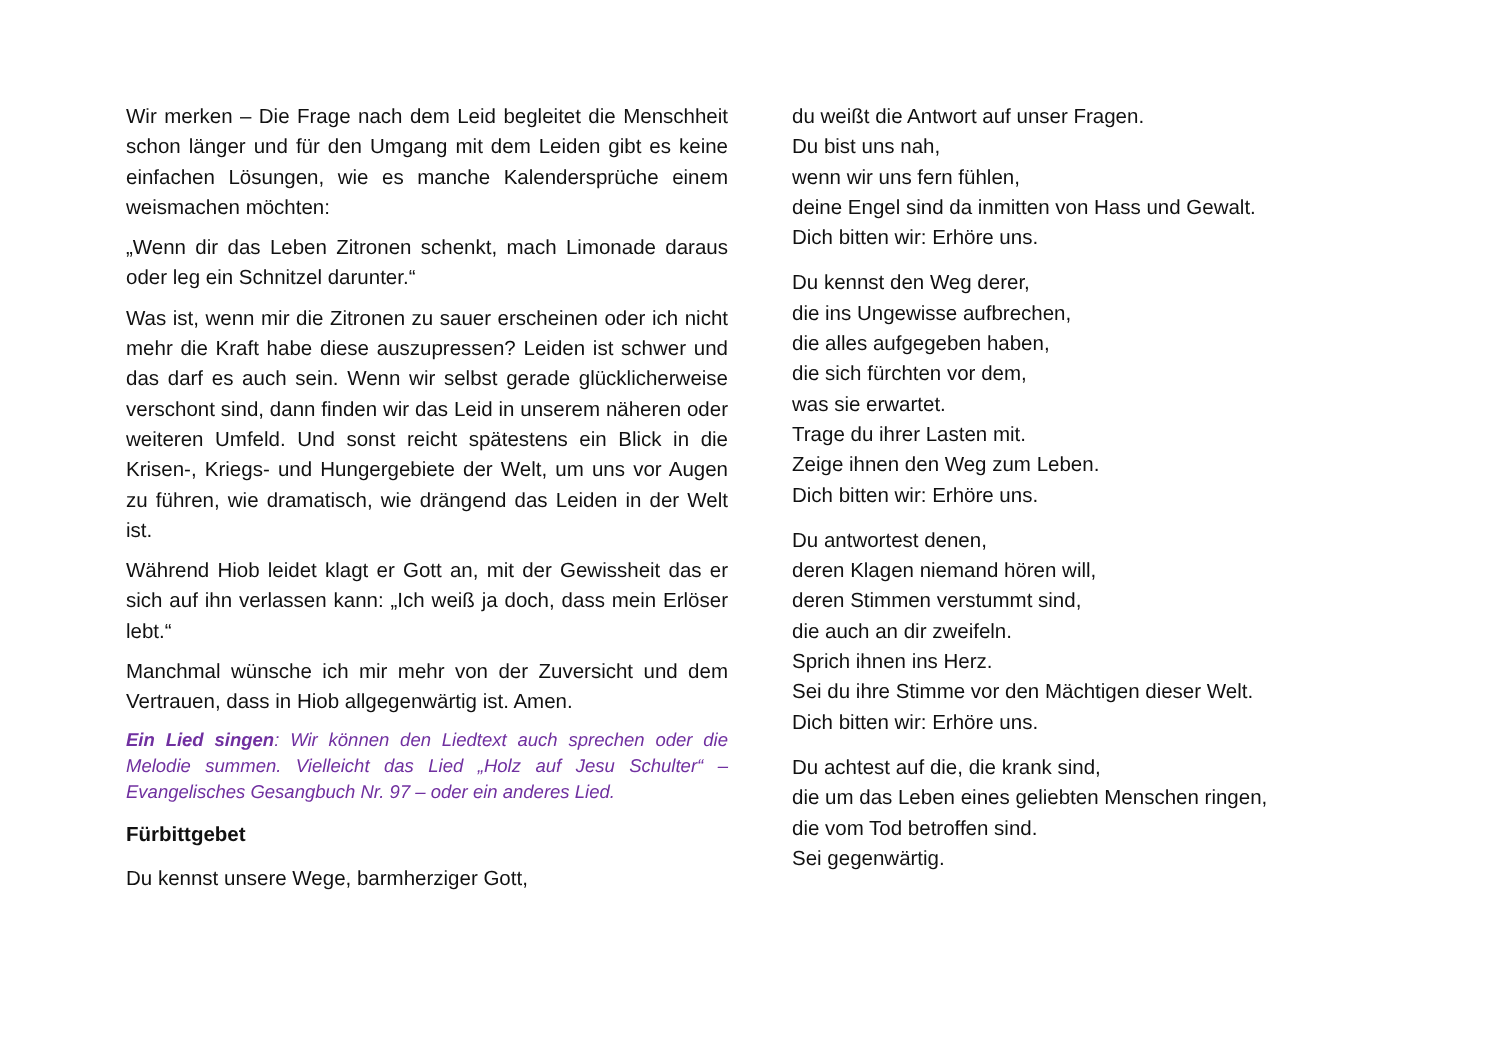Wir merken – Die Frage nach dem Leid begleitet die Menschheit schon länger und für den Umgang mit dem Leiden gibt es keine einfachen Lösungen, wie es manche Kalendersprüche einem weismachen möchten:
„Wenn dir das Leben Zitronen schenkt, mach Limonade daraus oder leg ein Schnitzel darunter.“
Was ist, wenn mir die Zitronen zu sauer erscheinen oder ich nicht mehr die Kraft habe diese auszupressen? Leiden ist schwer und das darf es auch sein. Wenn wir selbst gerade glücklicherweise verschont sind, dann finden wir das Leid in unserem näheren oder weiteren Umfeld. Und sonst reicht spätestens ein Blick in die Krisen-, Kriegs- und Hungergebiete der Welt, um uns vor Augen zu führen, wie dramatisch, wie drängend das Leiden in der Welt ist.
Während Hiob leidet klagt er Gott an, mit der Gewissheit das er sich auf ihn verlassen kann: „Ich weiß ja doch, dass mein Erlöser lebt.“
Manchmal wünsche ich mir mehr von der Zuversicht und dem Vertrauen, dass in Hiob allgegenwärtig ist. Amen.
Ein Lied singen: Wir können den Liedtext auch sprechen oder die Melodie summen. Vielleicht das Lied „Holz auf Jesu Schulter“ – Evangelisches Gesangbuch Nr. 97 – oder ein anderes Lied.
Fürbittgebet
Du kennst unsere Wege, barmherziger Gott,
du weißt die Antwort auf unser Fragen.
Du bist uns nah,
wenn wir uns fern fühlen,
deine Engel sind da inmitten von Hass und Gewalt.
Dich bitten wir: Erhöre uns.
Du kennst den Weg derer,
die ins Ungewisse aufbrechen,
die alles aufgegeben haben,
die sich fürchten vor dem,
was sie erwartet.
Trage du ihrer Lasten mit.
Zeige ihnen den Weg zum Leben.
Dich bitten wir: Erhöre uns.
Du antwortest denen,
deren Klagen niemand hören will,
deren Stimmen verstummt sind,
die auch an dir zweifeln.
Sprich ihnen ins Herz.
Sei du ihre Stimme vor den Mächtigen dieser Welt.
Dich bitten wir: Erhöre uns.
Du achtest auf die, die krank sind,
die um das Leben eines geliebten Menschen ringen,
die vom Tod betroffen sind.
Sei gegenwärtig.